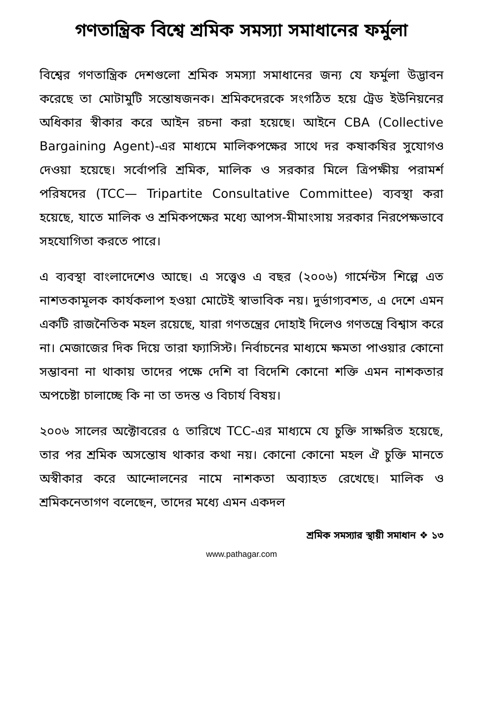গণতান্ত্রিক বিশ্বে শ্রমিক সমস্যা সমাধানের ফর্মুলা
বিশ্বের গণতান্ত্রিক দেশগুলো শ্রমিক সমস্যা সমাধানের জন্য যে ফর্মুলা উদ্ভাবন করেছে তা মোটামুটি সন্তোষজনক। শ্রমিকদেরকে সংগঠিত হয়ে ট্রেড ইউনিয়নের অধিকার স্বীকার করে আইন রচনা করা হয়েছে। আইনে CBA (Collective Bargaining Agent)-এর মাধ্যমে মালিকপক্ষের সাথে দর কষাকষির সুযোগও দেওয়া হয়েছে। সর্বোপরি শ্রমিক, মালিক ও সরকার মিলে ত্রিপক্ষীয় পরামর্শ পরিষদের (TCC— Tripartite Consultative Committee) ব্যবস্থা করা হয়েছে, যাতে মালিক ও শ্রমিকপক্ষের মধ্যে আপস-মীমাংসায় সরকার নিরপেক্ষভাবে সহযোগিতা করতে পারে।
এ ব্যবস্থা বাংলাদেশেও আছে। এ সত্ত্বেও এ বছর (২০০৬) গার্মেন্টস শিল্পে এত নাশতকামূলক কার্যকলাপ হওয়া মোটেই স্বাভাবিক নয়। দুর্ভাগ্যবশত, এ দেশে এমন একটি রাজনৈতিক মহল রয়েছে, যারা গণতন্ত্রের দোহাই দিলেও গণতন্ত্রে বিশ্বাস করে না। মেজাজের দিক দিয়ে তারা ফ্যাসিস্ট। নির্বাচনের মাধ্যমে ক্ষমতা পাওয়ার কোনো সম্ভাবনা না থাকায় তাদের পক্ষে দেশি বা বিদেশি কোনো শক্তি এমন নাশকতার অপচেষ্টা চালাচ্ছে কি না তা তদন্ত ও বিচার্য বিষয়।
২০০৬ সালের অক্টোবরের ৫ তারিখে TCC-এর মাধ্যমে যে চুক্তি সাক্ষরিত হয়েছে, তার পর শ্রমিক অসন্তোষ থাকার কথা নয়। কোনো কোনো মহল ঐ চুক্তি মানতে অস্বীকার করে আন্দোলনের নামে নাশকতা অব্যাহত রেখেছে। মালিক ও শ্রমিকনেতাগণ বলেছেন, তাদের মধ্যে এমন একদল
শ্রমিক সমস্যার স্থায়ী সমাধান ❖ ১৩
www.pathagar.com